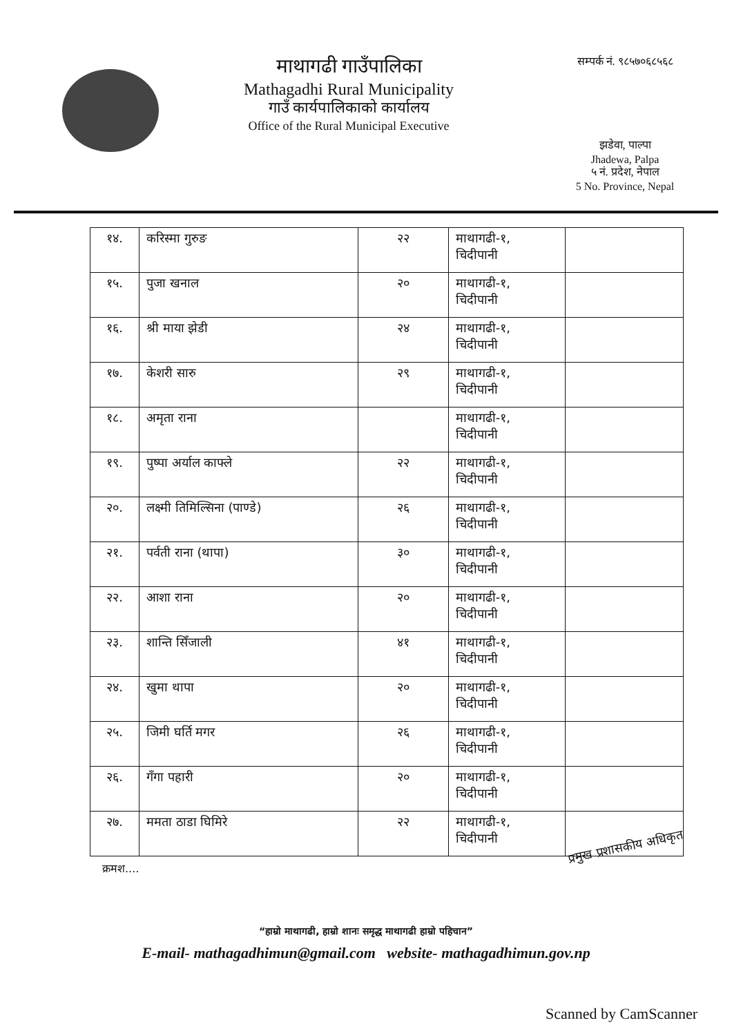माथागढी गाउँपालिका
Mathagadhi Rural Municipality
गाउँ कार्यपालिकाको कार्यालय
Office of the Rural Municipal Executive
सम्पर्क नं. ९८५७०६८५६८
झडेवा, पाल्पा
Jhadewa, Palpa
५ नं. प्रदेश, नेपाल
5 No. Province, Nepal
| १४. | करिस्मा गुरुङ | २२ | माथागढी-१, चिदीपानी | |
| १५. | पुजा खनाल | २० | माथागढी-१, चिदीपानी | |
| १६. | श्री माया झेडी | २४ | माथागढी-१, चिदीपानी | |
| १७. | केशरी सारु | २९ | माथागढी-१, चिदीपानी | |
| १८. | अमृता राना | | माथागढी-१, चिदीपानी | |
| १९. | पुष्पा अर्याल काफ्ले | २२ | माथागढी-१, चिदीपानी | |
| २०. | लक्ष्मी तिमिल्सिना (पाण्डे) | २६ | माथागढी-१, चिदीपानी | |
| २१. | पर्वती राना (थापा) | ३० | माथागढी-१, चिदीपानी | |
| २२. | आशा राना | २० | माथागढी-१, चिदीपानी | |
| २३. | शान्ति सिँजाली | ४१ | माथागढी-१, चिदीपानी | |
| २४. | खुमा थापा | २० | माथागढी-१, चिदीपानी | |
| २५. | जिमी घर्ति मगर | २६ | माथागढी-१, चिदीपानी | |
| २६. | गँगा पहारी | २० | माथागढी-१, चिदीपानी | |
| २७. | ममता ठाडा घिमिरे | २२ | माथागढी-१, चिदीपानी | |
क्रमश....
प्रमुख प्रशासकीय अधिकृत
“हाम्रो माथागढी, हाम्रो शानः समृद्ध माथागढी हाम्रो पहिचान”
E-mail- mathagadhimun@gmail.com website- mathagadhimun.gov.np
Scanned by CamScanner